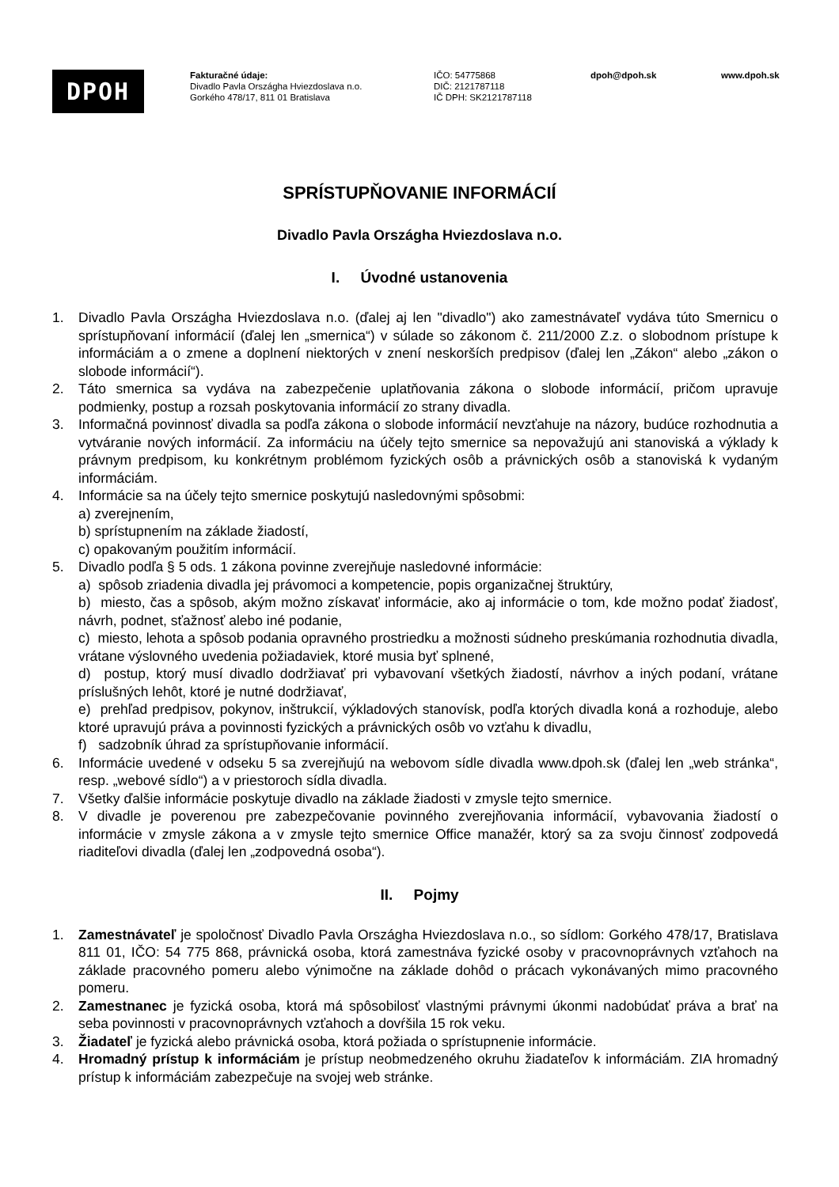DPOH
Fakturačné údaje:
Divadlo Pavla Országha Hviezdoslava n.o.
Gorkého 478/17, 811 01 Bratislava
IČO: 54775868
DIČ: 2121787118
IČ DPH: SK2121787118
dpoh@dpoh.sk www.dpoh.sk
SPRÍSTUPŇOVANIE INFORMÁCIÍ
Divadlo Pavla Országha Hviezdoslava n.o.
I. Úvodné ustanovenia
1. Divadlo Pavla Országha Hviezdoslava n.o. (ďalej aj len "divadlo") ako zamestnávateľ vydáva túto Smernicu o sprístupňovaní informácií (ďalej len „smernica“) v súlade so zákonom č. 211/2000 Z.z. o slobodnom prístupe k informáciám a o zmene a doplnení niektorých v znení neskorších predpisov (ďalej len „Zákon“ alebo „zákon o slobode informácií“).
2. Táto smernica sa vydáva na zabezpečenie uplatňovania zákona o slobode informácií, pričom upravuje podmienky, postup a rozsah poskytovania informácií zo strany divadla.
3. Informačná povinnosť divadla sa podľa zákona o slobode informácií nevzťahuje na názory, budúce rozhodnutia a vytváranie nových informácií. Za informáciu na účely tejto smernice sa nepovažujú ani stanoviská a výklady k právnym predpisom, ku konkrétnym problémom fyzických osôb a právnických osôb a stanoviská k vydaným informáciám.
4. Informácie sa na účely tejto smernice poskytujú nasledovnými spôsobmi:
a) zverejnením,
b) sprístupnením na základe žiadostí,
c) opakovaným použitím informácií.
5. Divadlo podľa § 5 ods. 1 zákona povinne zverejňuje nasledovné informácie:
a) spôsob zriadenia divadla jej právomoci a kompetencie, popis organizačnej štruktúry,
b) miesto, čas a spôsob, akým možno získavať informácie, ako aj informácie o tom, kde možno podať žiadosť, návrh, podnet, sťažnosť alebo iné podanie,
c) miesto, lehota a spôsob podania opravného prostriedku a možnosti súdneho preskúmania rozhodnutia divadla, vrátane výslovného uvedenia požiadaviek, ktoré musia byť splnené,
d) postup, ktorý musí divadlo dodržiavať pri vybavovaní všetkých žiadostí, návrhov a iných podaní, vrátane príslušných lehôt, ktoré je nutné dodržiavať,
e) prehľad predpisov, pokynov, inštrukcií, výkladových stanovísk, podľa ktorých divadla koná a rozhoduje, alebo ktoré upravujú práva a povinnosti fyzických a právnických osôb vo vzťahu k divadlu,
f) sadzobník úhrad za sprístupňovanie informácií.
6. Informácie uvedené v odseku 5 sa zverejňujú na webovom sídle divadla www.dpoh.sk (ďalej len „web stránka“, resp. „webové sídlo“) a v priestoroch sídla divadla.
7. Všetky ďalšie informácie poskytuje divadlo na základe žiadosti v zmysle tejto smernice.
8. V divadle je poverenou pre zabezpečovanie povinného zverejňovania informácií, vybavovania žiadostí o informácie v zmysle zákona a v zmysle tejto smernice Office manažér, ktorý sa za svoju činnosť zodpovedá riaditeľovi divadla (ďalej len „zodpovedná osoba“).
II. Pojmy
1. Zamestnávateľ je spoločnosť Divadlo Pavla Országha Hviezdoslava n.o., so sídlom: Gorkého 478/17, Bratislava 811 01, IČO: 54 775 868, právnická osoba, ktorá zamestnáva fyzické osoby v pracovnoprávnych vzťahoch na základe pracovného pomeru alebo výnimočne na základe dohôd o prácach vykonávaných mimo pracovného pomeru.
2. Zamestnanec je fyzická osoba, ktorá má spôsobilosť vlastnými právnymi úkonmi nadobúdať práva a brať na seba povinnosti v pracovnoprávnych vzťahoch a dovŕšila 15 rok veku.
3. Žiadateľ je fyzická alebo právnická osoba, ktorá požiada o sprístupnenie informácie.
4. Hromadný prístup k informáciám je prístup neobmedzeného okruhu žiadateľov k informáciám. ZIA hromadný prístup k informáciám zabezpečuje na svojej web stránke.